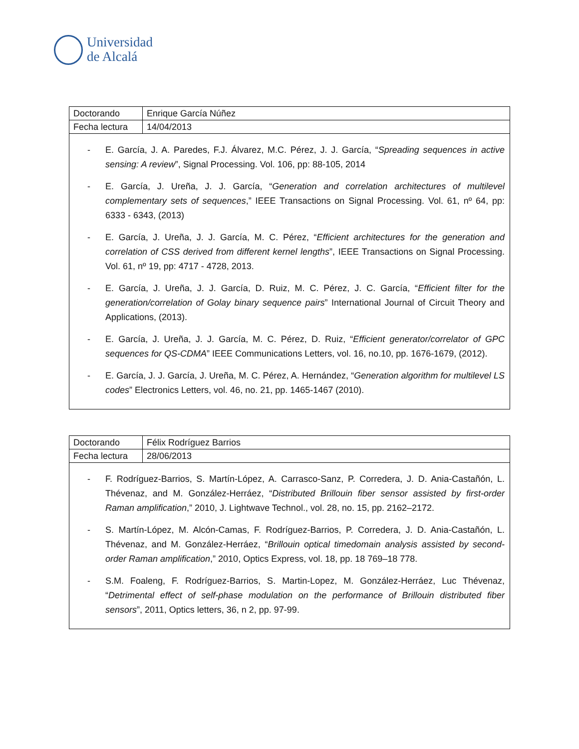Universidad
de Alcalá
| Doctorando | Enrique García Núñez |
| Fecha lectura | 14/04/2013 |
- E. García, J. A. Paredes, F.J. Álvarez, M.C. Pérez, J. J. García, “Spreading sequences in active sensing: A review”, Signal Processing. Vol. 106, pp: 88-105, 2014
- E. García, J. Ureña, J. J. García, “Generation and correlation architectures of multilevel complementary sets of sequences,” IEEE Transactions on Signal Processing. Vol. 61, nº 64, pp: 6333 - 6343, (2013)
- E. García, J. Ureña, J. J. García, M. C. Pérez, “Efficient architectures for the generation and correlation of CSS derived from different kernel lengths”, IEEE Transactions on Signal Processing. Vol. 61, nº 19, pp: 4717 - 4728, 2013.
- E. García, J. Ureña, J. J. García, D. Ruiz, M. C. Pérez, J. C. García, “Efficient filter for the generation/correlation of Golay binary sequence pairs” International Journal of Circuit Theory and Applications, (2013).
- E. García, J. Ureña, J. J. García, M. C. Pérez, D. Ruiz, “Efficient generator/correlator of GPC sequences for QS-CDMA” IEEE Communications Letters, vol. 16, no.10, pp. 1676-1679, (2012).
- E. García, J. J. García, J. Ureña, M. C. Pérez, A. Hernández, “Generation algorithm for multilevel LS codes” Electronics Letters, vol. 46, no. 21, pp. 1465-1467 (2010).
| Doctorando | Félix Rodríguez Barrios |
| Fecha lectura | 28/06/2013 |
- F. Rodríguez-Barrios, S. Martín-López, A. Carrasco-Sanz, P. Corredera, J. D. Ania-Castañón, L. Thévenaz, and M. González-Herráez, “Distributed Brillouin fiber sensor assisted by first-order Raman amplification,” 2010, J. Lightwave Technol., vol. 28, no. 15, pp. 2162–2172.
- S. Martín-López, M. Alcón-Camas, F. Rodríguez-Barrios, P. Corredera, J. D. Ania-Castañón, L. Thévenaz, and M. González-Herráez, “Brillouin optical timedomain analysis assisted by second-order Raman amplification,” 2010, Optics Express, vol. 18, pp. 18 769–18 778.
- S.M. Foaleng, F. Rodríguez-Barrios, S. Martin-Lopez, M. González-Herráez, Luc Thévenaz, “Detrimental effect of self-phase modulation on the performance of Brillouin distributed fiber sensors”, 2011, Optics letters, 36, n 2, pp. 97-99.